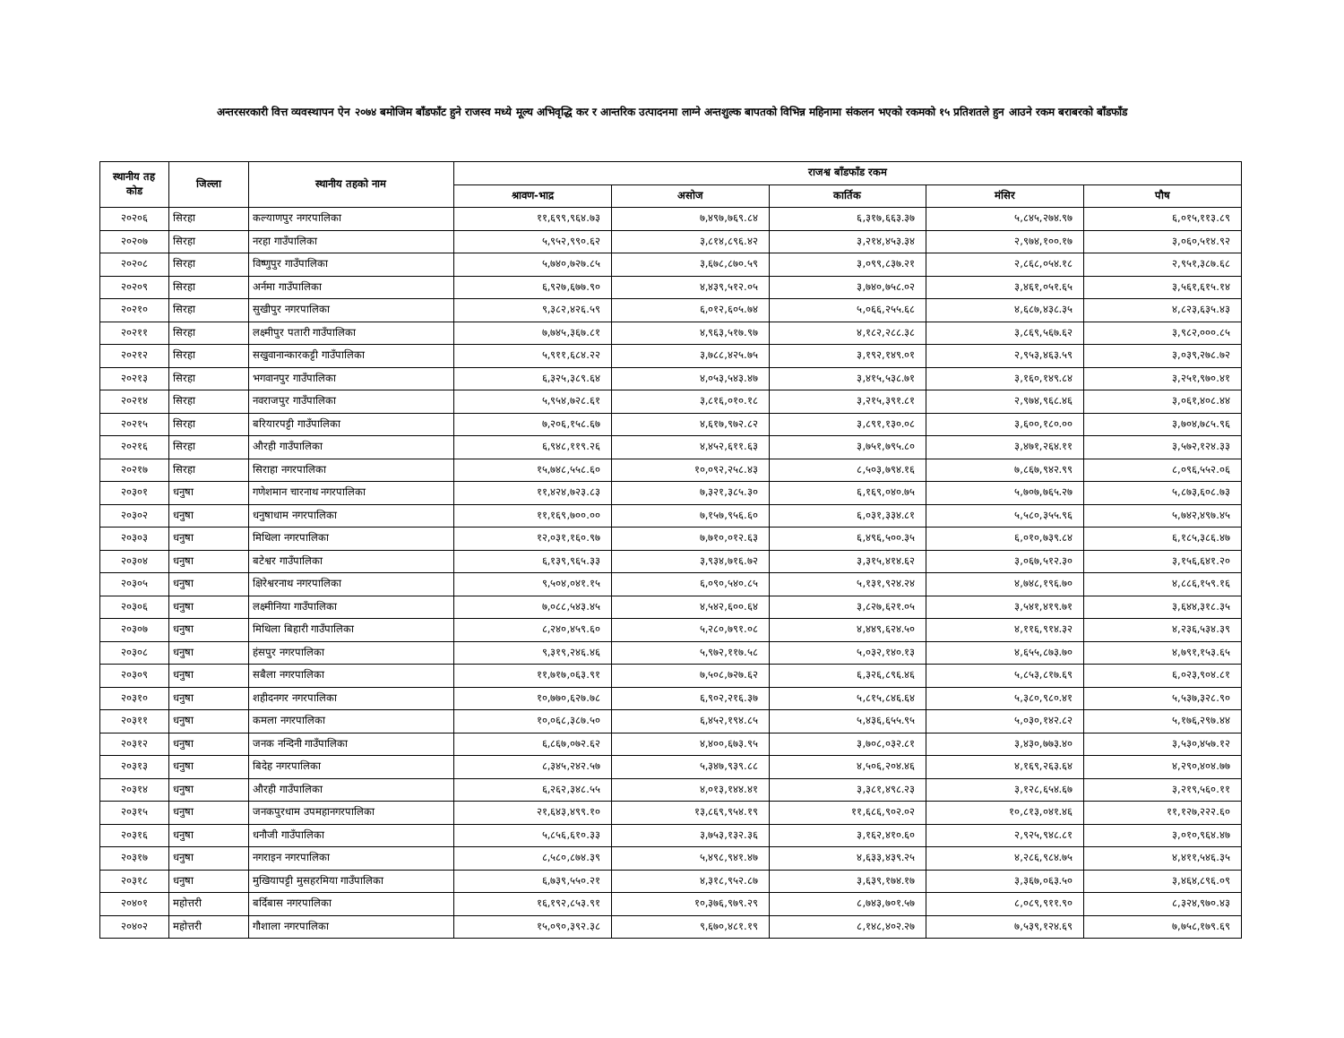अन्तरसरकारी वित्त व्यवस्थापन ऐन २०७४ बमोजिम बाँडफाँट हुने राजस्व मध्ये मूल्य अभिवृद्धि कर र आन्तरिक उत्पादनमा लाग्ने अन्तशुल्क बापतको विभिन्न महिनामा संकलन भएको रकमको १५ प्रतिशतले हुन आउने रकम बराबरको बाँडफाँड
| स्थानीय तह कोड | जिल्ला | स्थानीय तहको नाम | राजश्व बाँडफाँड रकम | | | | |
| --- | --- | --- | --- | --- | --- | --- | --- |
| | | | श्रावण-भाद्र | असोज | कार्तिक | मंसिर | पौष |
| २०२०६ | सिरहा | कल्याणपुर नगरपालिका | ११,६९९,९६४.७३ | ७,४९७,७६९.८४ | ६,३१७,६६३.३७ | ५,८४५,२७४.९७ | ६,०१५,११३.८९ |
| २०२०७ | सिरहा | नरहा गाउँपालिका | ५,९५२,९९०.६२ | ३,८१४,८९६.४२ | ३,२१४,४५३.३४ | २,९७४,१००.१७ | ३,०६०,५१४.९२ |
| २०२०८ | सिरहा | विष्णुपुर गाउँपालिका | ५,७४०,७२७.८५ | ३,६७८,८७०.५९ | ३,०९९,८३७.२१ | २,८६८,०५४.१८ | २,९५१,३८७.६८ |
| २०२०९ | सिरहा | अर्नमा गाउँपालिका | ६,९२७,६७७.९० | ४,४३९,५१२.०५ | ३,७४०,७५८.०२ | ३,४६१,०५१.६५ | ३,५६१,६१५.१४ |
| २०२१० | सिरहा | सुखीपुर नगरपालिका | ९,३८२,४२६.५९ | ६,०१२,६०५.७४ | ५,०६६,२५५.६८ | ४,६८७,४३८.३५ | ४,८२३,६३५.४३ |
| २०२११ | सिरहा | लक्ष्मीपुर पतारी गाउँपालिका | ७,७४५,३६७.८१ | ४,९६३,५१७.९७ | ४,१८२,२८८.३८ | ३,८६९,५६७.६२ | ३,९८२,०००.८५ |
| २०२१२ | सिरहा | सखुवानान्कारकट्टी गाउँपालिका | ५,९११,६८४.२२ | ३,७८८,४२५.७५ | ३,१९२,१४९.०१ | २,९५३,४६३.५९ | ३,०३९,२७८.७२ |
| २०२१३ | सिरहा | भगवानपुर गाउँपालिका | ६,३२५,३८९.६४ | ४,०५३,५४३.४७ | ३,४१५,५३८.७१ | ३,१६०,१४९.८४ | ३,२५१,९७०.४१ |
| २०२१४ | सिरहा | नवराजपुर गाउँपालिका | ५,९५४,७२८.६१ | ३,८१६,०१०.१८ | ३,२१५,३९१.८१ | २,९७४,९६८.४६ | ३,०६१,४०८.४४ |
| २०२१५ | सिरहा | बरियारपट्टी गाउँपालिका | ७,२०६,१५८.६७ | ४,६१७,९७२.८२ | ३,८९१,१३०.०८ | ३,६००,१८०.०० | ३,७०४,७८५.९६ |
| २०२१६ | सिरहा | औरही गाउँपालिका | ६,९४८,११९.२६ | ४,४५२,६११.६३ | ३,७५१,७९५.८० | ३,४७१,२६४.११ | ३,५७२,१२४.३३ |
| २०२१७ | सिरहा | सिराहा नगरपालिका | १५,७४८,५५८.६० | १०,०९२,२५८.४३ | ८,५०३,७९४.१६ | ७,८६७,९४२.९९ | ८,०९६,५५२.०६ |
| २०३०१ | धनुषा | गणेशमान चारनाथ नगरपालिका | ११,४२४,७२३.८३ | ७,३२१,३८५.३० | ६,१६९,०४०.७५ | ५,७०७,७६५.२७ | ५,८७३,६०८.७३ |
| २०३०२ | धनुषा | धनुषाधाम नगरपालिका | ११,१६९,७००.०० | ७,१५७,९५६.६० | ६,०३१,३३४.८१ | ५,५८०,३५५.९६ | ५,७४२,४९७.४५ |
| २०३०३ | धनुषा | मिथिला नगरपालिका | १२,०३१,१६०.९७ | ७,७१०,०१२.६३ | ६,४९६,५००.३५ | ६,०१०,७३९.८४ | ६,१८५,३८६.४७ |
| २०३०४ | धनुषा | बटेश्वर गाउँपालिका | ६,१३९,९६५.३३ | ३,९३४,७१६.७२ | ३,३१५,४१४.६२ | ३,०६७,५१२.३० | ३,१५६,६४१.२० |
| २०३०५ | धनुषा | क्षिरेश्वरनाथ नगरपालिका | ९,५०४,०४१.१५ | ६,०९०,५४०.८५ | ५,१३१,९२४.२४ | ४,७४८,१९६.७० | ४,८८६,१५९.१६ |
| २०३०६ | धनुषा | लक्ष्मीनिया गाउँपालिका | ७,०८८,५४३.४५ | ४,५४२,६००.६४ | ३,८२७,६२१.०५ | ३,५४१,४१९.७१ | ३,६४४,३१८.३५ |
| २०३०७ | धनुषा | मिथिला बिहारी गाउँपालिका | ८,२४०,४५९.६० | ५,२८०,७९१.०८ | ४,४४९,६२४.५० | ४,११६,९१४.३२ | ४,२३६,५३४.३९ |
| २०३०८ | धनुषा | हंसपुर नगरपालिका | ९,३१९,२४६.४६ | ५,९७२,११७.५८ | ५,०३२,१४०.१३ | ४,६५५,८७३.७० | ४,७९१,१५३.६५ |
| २०३०९ | धनुषा | सबैला नगरपालिका | ११,७१७,०६३.९१ | ७,५०८,७२७.६२ | ६,३२६,८९६.४६ | ५,८५३,८१७.६९ | ६,०२३,९०४.८१ |
| २०३१० | धनुषा | शहीदनगर नगरपालिका | १०,७७०,६२७.७८ | ६,९०२,२१६.३७ | ५,८१५,८४६.६४ | ५,३८०,९८०.४१ | ५,५३७,३२८.९० |
| २०३११ | धनुषा | कमला नगरपालिका | १०,०६८,३८७.५० | ६,४५२,१९४.८५ | ५,४३६,६५५.९५ | ५,०३०,१४२.८२ | ५,१७६,२९७.४४ |
| २०३१२ | धनुषा | जनक नन्दिनी गाउँपालिका | ६,८६७,०७२.६२ | ४,४००,६७३.९५ | ३,७०८,०३२.८१ | ३,४३०,७७३.४० | ३,५३०,४५७.१२ |
| २०३१३ | धनुषा | बिदेह नगरपालिका | ८,३४५,२४२.५७ | ५,३४७,९३९.८८ | ४,५०६,२०४.४६ | ४,१६९,२६३.६४ | ४,२९०,४०४.७७ |
| २०३१४ | धनुषा | औरही गाउँपालिका | ६,२६२,३४८.५५ | ४,०१३,१४४.४१ | ३,३८१,४९८.२३ | ३,१२८,६५४.६७ | ३,२१९,५६०.११ |
| २०३१५ | धनुषा | जनकपुरधाम उपमहानगरपालिका | २१,६४३,४९९.१० | १३,८६९,९५४.१९ | ११,६८६,९०२.०२ | १०,८१३,०४१.४६ | ११,१२७,२२२.६० |
| २०३१६ | धनुषा | धनौजी गाउँपालिका | ५,८५६,६१०.३३ | ३,७५३,१३२.३६ | ३,१६२,४१०.६० | २,९२५,९४८.८१ | ३,०१०,९६४.४७ |
| २०३१७ | धनुषा | नगराइन नगरपालिका | ८,५८०,८७४.३९ | ५,४९८,९४१.४७ | ४,६३३,४३९.२५ | ४,२८६,९८४.७५ | ४,४११,५४६.३५ |
| २०३१८ | धनुषा | मुखियापट्टी मुसहरमिया गाउँपालिका | ६,७३९,५५०.२१ | ४,३१८,९५२.८७ | ३,६३९,१७४.१७ | ३,३६७,०६३.५० | ३,४६४,८९६.०९ |
| २०४०१ | महोत्तरी | बर्दिबास नगरपालिका | १६,१९२,८५३.९१ | १०,३७६,९७९.२९ | ८,७४३,७०१.५७ | ८,०८९,९११.९० | ८,३२४,९७०.४३ |
| २०४०२ | महोत्तरी | गौशाला नगरपालिका | १५,०९०,३९२.३८ | ९,६७०,४८१.१९ | ८,१४८,४०२.२७ | ७,५३९,१२४.६९ | ७,७५८,१७९.६९ |